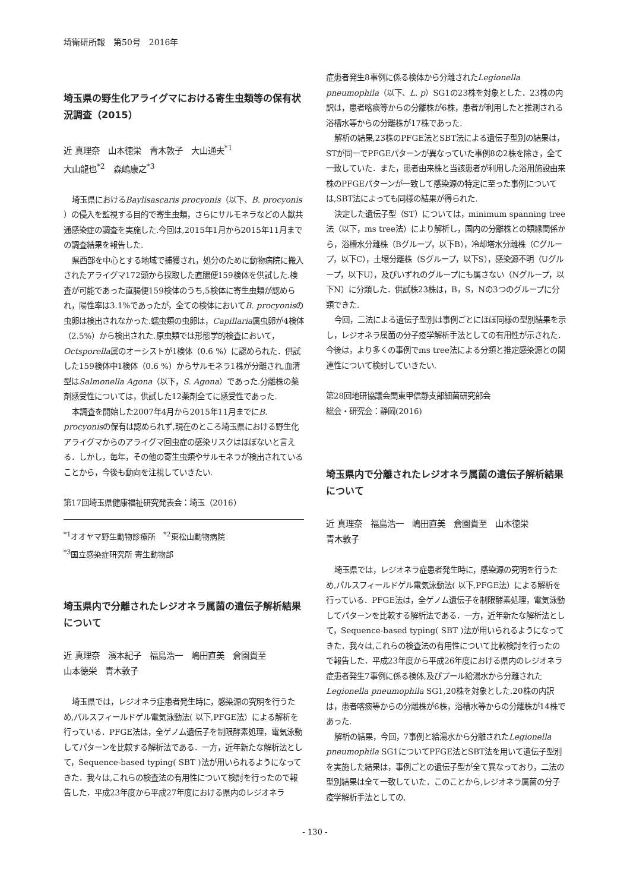埼衛研所報　第50号　2016年
埼玉県の野生化アライグマにおける寄生虫類等の保有状況調査（2015）
近 真理奈　山本徳栄　青木敦子　大山通夫<sup>*1</sup>
大山龍也<sup>*2</sup>　森嶋康之<sup>*3</sup>
埼玉県におけるBaylisascaris procyonis（以下、B. procyonis ）の侵入を監視する目的で寄生虫類，さらにサルモネラなどの人獣共通感染症の調査を実施した.今回は,2015年1月から2015年11月までの調査結果を報告した.
県西部を中心とする地域で捕獲され，処分のために動物病院に搬入されたアライグマ172頭から採取した直腸便159検体を供試した.検査が可能であった直腸便159検体のうち,5検体に寄生虫類が認められ，陽性率は3.1%であったが，全ての検体においてB. procyonisの虫卵は検出されなかった.蠕虫類の虫卵は，Capillaria属虫卵が4検体（2.5%）から検出された.原虫類では形態学的検査において，Octsporella属のオーシストが1検体（0.6 %）に認められた．供試した159検体中1検体（0.6 %）からサルモネラ1株が分離され,血清型はSalmonella Agona（以下，S. Agona）であった.分離株の薬剤感受性については，供試した12薬剤全てに感受性であった.
本調査を開始した2007年4月から2015年11月までにB. procyonisの保有は認められず,現在のところ埼玉県における野生化アライグマからのアライグマ回虫症の感染リスクはほぼないと言える．しかし，毎年，その他の寄生虫類やサルモネラが検出されていることから，今後も動向を注視していきたい.
第17回埼玉県健康福祉研究発表会：埼玉（2016）
<sup>*1</sup>オオヤマ野生動物診療所　<sup>*2</sup>東松山動物病院
<sup>*3</sup>国立感染症研究所 寄生動物部
埼玉県内で分離されたレジオネラ属菌の遺伝子解析結果について
近 真理奈　濱本紀子　福島浩一　嶋田直美　倉園貴至
山本徳栄　青木敦子
埼玉県では，レジオネラ症患者発生時に，感染源の究明を行うため,パルスフィールドゲル電気泳動法( 以下,PFGE法）による解析を行っている．PFGE法は，全ゲノム遺伝子を制限酵素処理，電気泳動してパターンを比較する解析法である．一方，近年新たな解析法として，Sequence-based typing( SBT )法が用いられるようになってきた．我々は,これらの検査法の有用性について検討を行ったので報告した．平成23年度から平成27年度における県内のレジオネラ
症患者発生8事例に係る検体から分離されたLegionella pneumophila（以下、L. p）SG1の23株を対象とした．23株の内訳は，患者喀痰等からの分離株が6株，患者が利用したと推測される浴槽水等からの分離株が17株であった.
解析の結果,23株のPFGE法とSBT法による遺伝子型別の結果は，STが同一でPFGEパターンが異なっていた事例8の2株を除き，全て一致していた．また，患者由来株と当該患者が利用した浴用施設由来株のPFGEパターンが一致して感染源の特定に至った事例については,SBT法によっても同様の結果が得られた.
決定した遺伝子型（ST）については，minimum spanning tree法（以下，ms tree法）により解析し，国内の分離株との類縁関係から，浴槽水分離株（Bグループ，以下B），冷却塔水分離株（Cグループ，以下C），土壌分離株（Sグループ，以下S），感染源不明（Uグループ，以下U），及びいずれのグループにも属さない（Nグループ，以下N）に分類した．供試株23株は，B，S，Nの3つのグループに分類できた.
今回，二法による遺伝子型別は事例ごとにほぼ同様の型別結果を示し，レジオネラ属菌の分子疫学解析手法としての有用性が示された．今後は，より多くの事例でms tree法による分類と推定感染源との関連性について検討していきたい.
第28回地研協議会関東甲信静支部細菌研究部会
総会・研究会：静岡(2016)
埼玉県内で分離されたレジオネラ属菌の遺伝子解析結果について
近 真理奈　福島浩一　嶋田直美　倉園貴至　山本徳栄
青木敦子
埼玉県では，レジオネラ症患者発生時に，感染源の究明を行うため,パルスフィールドゲル電気泳動法( 以下,PFGE法）による解析を行っている．PFGE法は，全ゲノム遺伝子を制限酵素処理，電気泳動してパターンを比較する解析法である．一方，近年新たな解析法として，Sequence-based typing( SBT )法が用いられるようになってきた．我々は,これらの検査法の有用性について比較検討を行ったので報告した．平成23年度から平成26年度における県内のレジオネラ症患者発生7事例に係る検体,及びプール給湯水から分離されたLegionella pneumophila SG1,20株を対象とした.20株の内訳は，患者喀痰等からの分離株が6株，浴槽水等からの分離株が14株であった.
解析の結果，今回，7事例と給湯水から分離されたLegionella pneumophila SG1についてPFGE法とSBT法を用いて遺伝子型別を実施した結果は，事例ごとの遺伝子型が全て異なっており，二法の型別結果は全て一致していた．このことから,レジオネラ属菌の分子疫学解析手法としての,
- 130 -